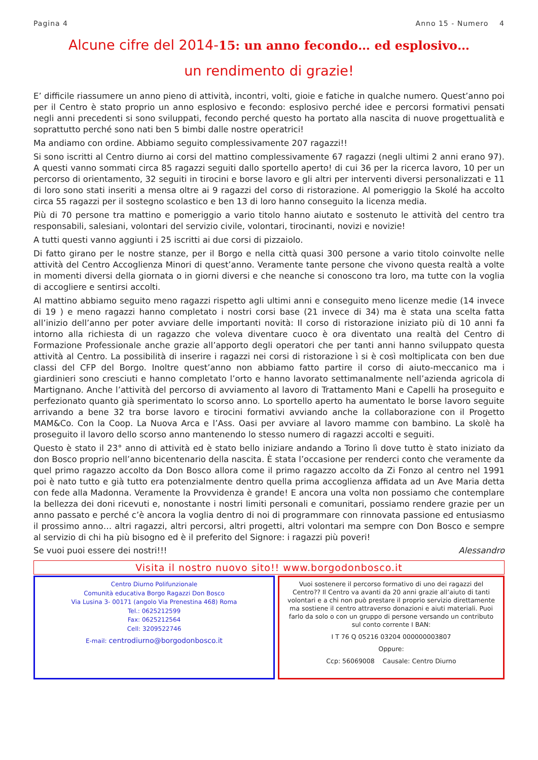Pagina 4 Anno 15 - Numero 4
Alcune cifre del 2014-15: un anno fecondo… ed esplosivo…
un rendimento di grazie!
E’ difficile riassumere un anno pieno di attività, incontri, volti, gioie e fatiche in qualche numero. Quest’anno poi per il Centro è stato proprio un anno esplosivo e fecondo: esplosivo perché idee e percorsi formativi pensati negli anni precedenti si sono sviluppati, fecondo perché questo ha portato alla nascita di nuove progettualità e soprattutto perché sono nati ben 5 bimbi dalle nostre operatrici!
Ma andiamo con ordine. Abbiamo seguito complessivamente 207 ragazzi!!
Si sono iscritti al Centro diurno ai corsi del mattino complessivamente 67 ragazzi (negli ultimi 2 anni erano 97). A questi vanno sommati circa 85 ragazzi seguiti dallo sportello aperto! di cui 36 per la ricerca lavoro, 10 per un percorso di orientamento, 32 seguiti in tirocini e borse lavoro e gli altri per interventi diversi personalizzati e 11 di loro sono stati inseriti a mensa oltre ai 9 ragazzi del corso di ristorazione. Al pomeriggio la Skolé ha accolto circa 55 ragazzi per il sostegno scolastico e ben 13 di loro hanno conseguito la licenza media.
Più di 70 persone tra mattino e pomeriggio a vario titolo hanno aiutato e sostenuto le attività del centro tra responsabili, salesiani, volontari del servizio civile, volontari, tirocinanti, novizi e novizie!
A tutti questi vanno aggiunti i 25 iscritti ai due corsi di pizzaiolo.
Di fatto girano per le nostre stanze, per il Borgo e nella città quasi 300 persone a vario titolo coinvolte nelle attività del Centro Accoglienza Minori di quest’anno. Veramente tante persone che vivono questa realtà a volte in momenti diversi della giornata o in giorni diversi e che neanche si conoscono tra loro, ma tutte con la voglia di accogliere e sentirsi accolti.
Al mattino abbiamo seguito meno ragazzi rispetto agli ultimi anni e conseguito meno licenze medie (14 invece di 19 ) e meno ragazzi hanno completato i nostri corsi base (21 invece di 34) ma è stata una scelta fatta all’inizio dell’anno per poter avviare delle importanti novità: Il corso di ristorazione iniziato più di 10 anni fa intorno alla richiesta di un ragazzo che voleva diventare cuoco è ora diventato una realtà del Centro di Formazione Professionale anche grazie all’apporto degli operatori che per tanti anni hanno sviluppato questa attività al Centro. La possibilità di inserire i ragazzi nei corsi di ristorazione ì si è così moltiplicata con ben due classi del CFP del Borgo. Inoltre quest’anno non abbiamo fatto partire il corso di aiuto-meccanico ma i giardinieri sono cresciuti e hanno completato l’orto e hanno lavorato settimanalmente nell’azienda agricola di Martignano. Anche l’attività del percorso di avviamento al lavoro di Trattamento Mani e Capelli ha proseguito e perfezionato quanto già sperimentato lo scorso anno. Lo sportello aperto ha aumentato le borse lavoro seguite arrivando a bene 32 tra borse lavoro e tirocini formativi avviando anche la collaborazione con il Progetto MAM&Co. Con la Coop. La Nuova Arca e l’Ass. Oasi per avviare al lavoro mamme con bambino. La skolè ha proseguito il lavoro dello scorso anno mantenendo lo stesso numero di ragazzi accolti e seguiti.
Questo è stato il 23° anno di attività ed è stato bello iniziare andando a Torino lì dove tutto è stato iniziato da don Bosco proprio nell’anno bicentenario della nascita. È stata l’occasione per renderci conto che veramente da quel primo ragazzo accolto da Don Bosco allora come il primo ragazzo accolto da Zi Fonzo al centro nel 1991 poi è nato tutto e già tutto era potenzialmente dentro quella prima accoglienza affidata ad un Ave Maria detta con fede alla Madonna. Veramente la Provvidenza è grande! E ancora una volta non possiamo che contemplare la bellezza dei doni ricevuti e, nonostante i nostri limiti personali e comunitari, possiamo rendere grazie per un anno passato e perché c’è ancora la voglia dentro di noi di programmare con rinnovata passione ed entusiasmo il prossimo anno… altri ragazzi, altri percorsi, altri progetti, altri volontari ma sempre con Don Bosco e sempre al servizio di chi ha più bisogno ed è il preferito del Signore: i ragazzi più poveri!
Se vuoi puoi essere dei nostri!!! Alessandro
Visita il nostro nuovo sito!! www.borgodonbosco.it
Centro Diurno Polifunzionale
Comunità educativa Borgo Ragazzi Don Bosco
Via Lusina 3- 00171 (angolo Via Prenestina 468) Roma
Tel.: 0625212599
Fax: 0625212564
Cell: 3209522746
E-mail: centrodiurno@borgodonbosco.it
Vuoi sostenere il percorso formativo di uno dei ragazzi del Centro?? Il Centro va avanti da 20 anni grazie all’aiuto di tanti volontari e a chi non può prestare il proprio servizio direttamente ma sostiene il centro attraverso donazioni e aiuti materiali. Puoi farlo da solo o con un gruppo di persone versando un contributo sul conto corrente I BAN:
I T 76 Q 05216 03204 000000003807
Oppure:
Ccp: 56069008 Causale: Centro Diurno